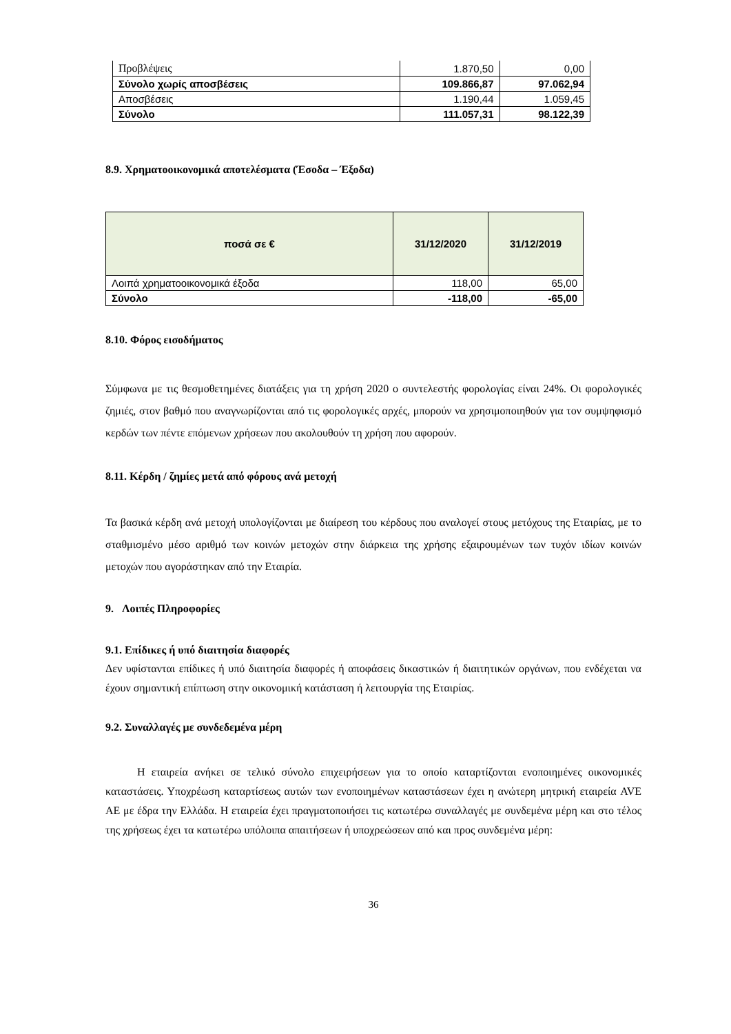| Προβλέψεις | 1.870,50 | 0,00 |
| Σύνολο χωρίς αποσβέσεις | 109.866,87 | 97.062,94 |
| Αποσβέσεις | 1.190,44 | 1.059,45 |
| Σύνολο | 111.057,31 | 98.122,39 |
8.9. Χρηματοοικονομικά αποτελέσματα (Έσοδα – Έξοδα)
| ποσά σε € | 31/12/2020 | 31/12/2019 |
| --- | --- | --- |
| Λοιπά χρηματοοικονομικά έξοδα | 118,00 | 65,00 |
| Σύνολο | -118,00 | -65,00 |
8.10. Φόρος εισοδήματος
Σύμφωνα με τις θεσμοθετημένες διατάξεις για τη χρήση 2020 ο συντελεστής φορολογίας είναι 24%. Οι φορολογικές ζημιές, στον βαθμό που αναγνωρίζονται από τις φορολογικές αρχές, μπορούν να χρησιμοποιηθούν για τον συμψηφισμό κερδών των πέντε επόμενων χρήσεων που ακολουθούν τη χρήση που αφορούν.
8.11. Κέρδη / ζημίες μετά από φόρους ανά μετοχή
Τα βασικά κέρδη ανά μετοχή υπολογίζονται με διαίρεση του κέρδους που αναλογεί στους μετόχους της Εταιρίας, με το σταθμισμένο μέσο αριθμό των κοινών μετοχών στην διάρκεια της χρήσης εξαιρουμένων των τυχόν ιδίων κοινών μετοχών που αγοράστηκαν από την Εταιρία.
9. Λοιπές Πληροφορίες
9.1. Επίδικες ή υπό διαιτησία διαφορές
Δεν υφίστανται επίδικες ή υπό διαιτησία διαφορές ή αποφάσεις δικαστικών ή διαιτητικών οργάνων, που ενδέχεται να έχουν σημαντική επίπτωση στην οικονομική κατάσταση ή λειτουργία της Εταιρίας.
9.2. Συναλλαγές με συνδεδεμένα μέρη
Η εταιρεία ανήκει σε τελικό σύνολο επιχειρήσεων για το οποίο καταρτίζονται ενοποιημένες οικονομικές καταστάσεις. Υποχρέωση καταρτίσεως αυτών των ενοποιημένων καταστάσεων έχει η ανώτερη μητρική εταιρεία AVE AE με έδρα την Ελλάδα. Η εταιρεία έχει πραγματοποιήσει τις κατωτέρω συναλλαγές με συνδεμένα μέρη και στο τέλος της χρήσεως έχει τα κατωτέρω υπόλοιπα απαιτήσεων ή υποχρεώσεων από και προς συνδεμένα μέρη:
36